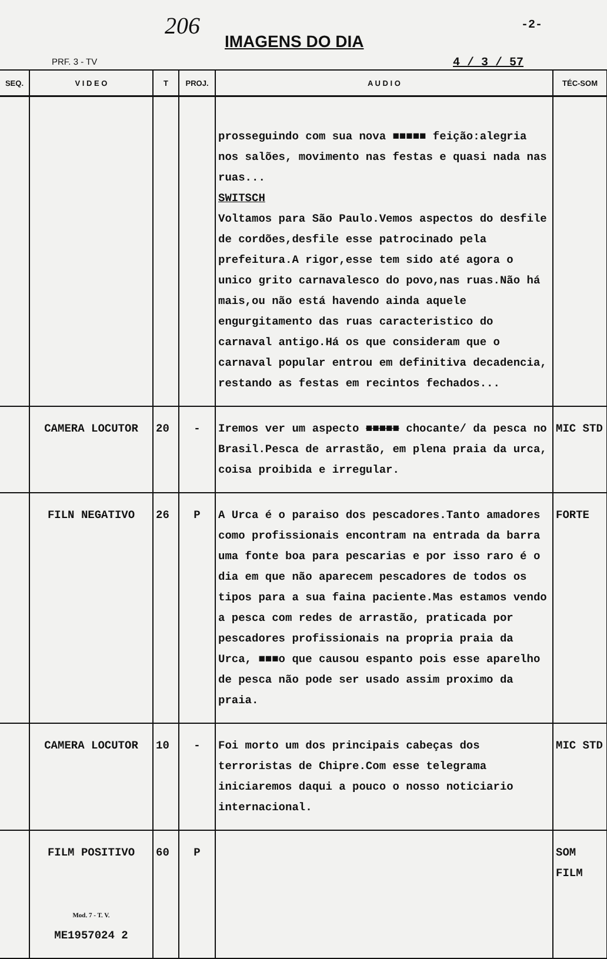206
IMAGENS DO DIA
-2-
PRF. 3 - TV 4 / 3 / 57
| SEQ. | V I D E O | T | PROJ. | A U D I O | TÉC-SOM |
| --- | --- | --- | --- | --- | --- |
| | | | | prosseguindo com sua nova ■■■■■ feição:alegria nos salões, movimento nas festas e quasi nada nas ruas... SWITSCH Voltamos para São Paulo.Vemos aspectos do desfile de cordões,desfile esse patrocinado pela prefeitura.A rigor,esse tem sido até agora o unico grito carnavalesco do povo,nas ruas.Não há mais,ou não está havendo ainda aquele engurgitamento das ruas caracteristico do carnaval antigo.Há os que consideram que o carnaval popular entrou em definitiva decadencia, restando as festas em recintos fechados... | |
| | CAMERA LOCUTOR | 20 | - | Iremos ver um aspecto ■■■■■ chocante/ da pesca no Brasil.Pesca de arrastão, em plena praia da urca, coisa proibida e irregular. | MIC STD |
| | FILN NEGATIVO | 26 | P | A Urca é o paraiso dos pescadores.Tanto amadores como profissionais encontram na entrada da barra uma fonte boa para pescarias e por isso raro é o dia em que não aparecem pescadores de todos os tipos para a sua faina paciente.Mas estamos vendo a pesca com redes de arrastão, praticada por pescadores profissionais na propria praia da Urca, ■■■o que causou espanto pois esse aparelho de pesca não pode ser usado assim proximo da praia. | FORTE |
| | CAMERA LOCUTOR | 10 | - | Foi morto um dos principais cabeças dos terroristas de Chipre.Com esse telegrama iniciaremos daqui a pouco o nosso noticiario internacional. | MIC STD |
| | FILM POSITIVO Mod. 7 - T. V. ME1957024 2 | 60 | P | | SOM FILM |